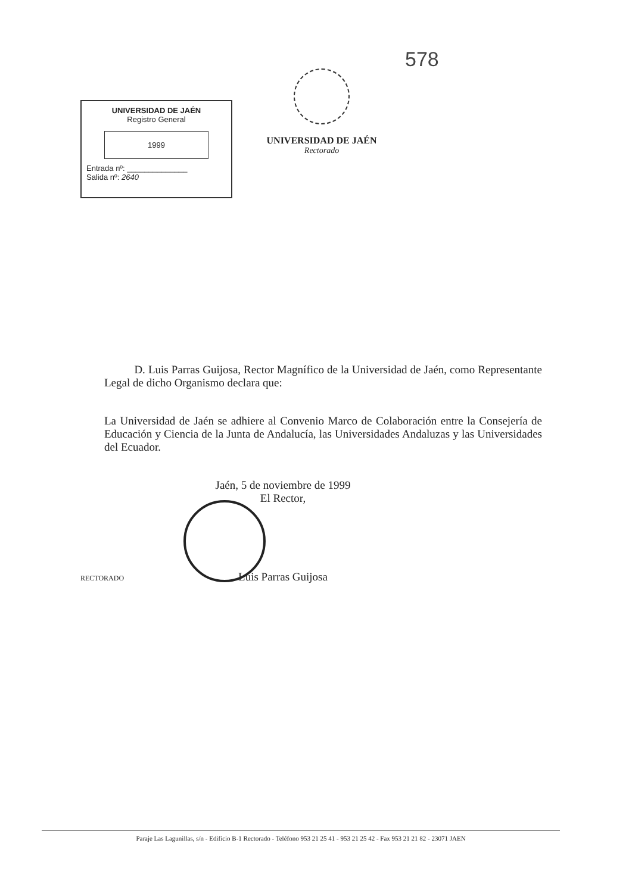578
UNIVERSIDAD DE JAÉN
Registro General
1999
Entrada nº: ______________
Salida nº: 2640
UNIVERSIDAD DE JAÉN
Rectorado
D. Luis Parras Guijosa, Rector Magnífico de la Universidad de Jaén, como Representante Legal de dicho Organismo declara que:
La Universidad de Jaén se adhiere al Convenio Marco de Colaboración entre la Consejería de Educación y Ciencia de la Junta de Andalucía, las Universidades Andaluzas y las Universidades del Ecuador.
Jaén, 5 de noviembre de 1999
El Rector,
Luis Parras Guijosa
RECTORADO
Paraje Las Lagunillas, s/n - Edificio B-1 Rectorado - Teléfono 953 21 25 41 - 953 21 25 42 - Fax 953 21 21 82 - 23071 JAEN